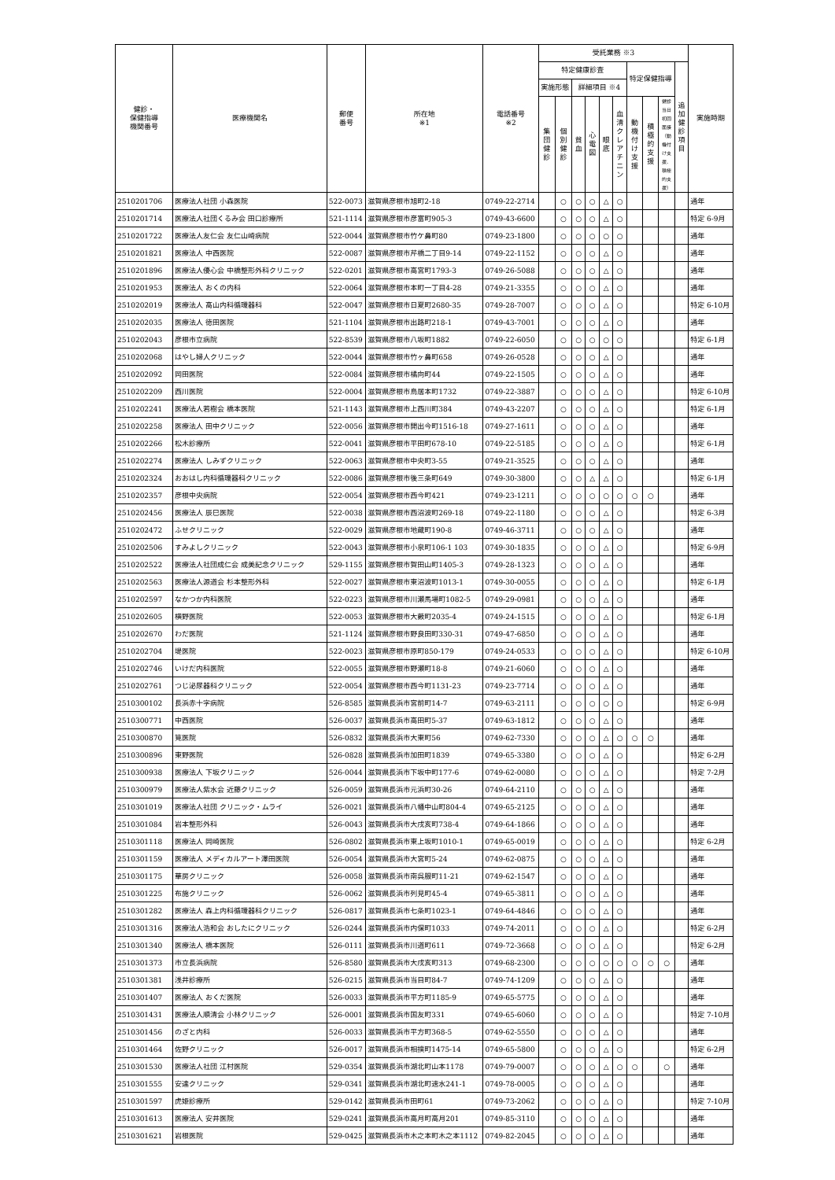| 健診・ 保健指導 機関番号 | 医療機関名 | 郵便 番号 | 所在地 ※1 | 電話番号 ※2 | 受託業務 ※3 | | | | | | | | | | 実施時期 |
| --- | --- | --- | --- | --- | --- | --- | --- | --- | --- | --- | --- | --- | --- | --- | --- |
| | | | | | 特定健康診査 | | | | | | 特定保健指導 | | | 追加健診項目 | |
| | | | | | 実施形態 | | 詳細項目 ※4 | | | | | | | | |
| | | | | | 集団健診 | 個別健診 | 貧血 | 心電図 | 眼底 | 血清クレアチニン | 動機付け支援 | 積極的支援 | 健診当日初回面接（動機付け支援、積極的支援） | | |
| 2510201706 | 医療法人社団 小森医院 | 522-0073 | 滋賀県彦根市旭町2-18 | 0749-22-2714 | | ○ | ○ | ○ | △ | ○ | | | | | 通年 |
| 2510201714 | 医療法人社団くるみ会 田口診療所 | 521-1114 | 滋賀県彦根市彦富町905-3 | 0749-43-6600 | | ○ | ○ | ○ | △ | ○ | | | | | 特定 6-9月 |
| 2510201722 | 医療法人友仁会 友仁山崎病院 | 522-0044 | 滋賀県彦根市竹ケ鼻町80 | 0749-23-1800 | | ○ | ○ | ○ | ○ | ○ | | | | | 通年 |
| 2510201821 | 医療法人 中西医院 | 522-0087 | 滋賀県彦根市芹橋二丁目9-14 | 0749-22-1152 | | ○ | ○ | ○ | △ | ○ | | | | | 通年 |
| 2510201896 | 医療法人優心会 中橋整形外科クリニック | 522-0201 | 滋賀県彦根市高宮町1793-3 | 0749-26-5088 | | ○ | ○ | ○ | △ | ○ | | | | | 通年 |
| 2510201953 | 医療法人 おくの内科 | 522-0064 | 滋賀県彦根市本町一丁目4-28 | 0749-21-3355 | | ○ | ○ | ○ | △ | ○ | | | | | 通年 |
| 2510202019 | 医療法人 高山内科循環器科 | 522-0047 | 滋賀県彦根市日夏町2680-35 | 0749-28-7007 | | ○ | ○ | ○ | △ | ○ | | | | | 特定 6-10月 |
| 2510202035 | 医療法人 徳田医院 | 521-1104 | 滋賀県彦根市出路町218-1 | 0749-43-7001 | | ○ | ○ | ○ | △ | ○ | | | | | 通年 |
| 2510202043 | 彦根市立病院 | 522-8539 | 滋賀県彦根市八坂町1882 | 0749-22-6050 | | ○ | ○ | ○ | ○ | ○ | | | | | 特定 6-1月 |
| 2510202068 | はやし婦人クリニック | 522-0044 | 滋賀県彦根市竹ヶ鼻町658 | 0749-26-0528 | | ○ | ○ | ○ | △ | ○ | | | | | 通年 |
| 2510202092 | 岡田医院 | 522-0084 | 滋賀県彦根市橘向町44 | 0749-22-1505 | | ○ | ○ | ○ | △ | ○ | | | | | 通年 |
| 2510202209 | 西川医院 | 522-0004 | 滋賀県彦根市鳥居本町1732 | 0749-22-3887 | | ○ | ○ | ○ | △ | ○ | | | | | 特定 6-10月 |
| 2510202241 | 医療法人若樹会 橋本医院 | 521-1143 | 滋賀県彦根市上西川町384 | 0749-43-2207 | | ○ | ○ | ○ | △ | ○ | | | | | 特定 6-1月 |
| 2510202258 | 医療法人 田中クリニック | 522-0056 | 滋賀県彦根市開出今町1516-18 | 0749-27-1611 | | ○ | ○ | ○ | △ | ○ | | | | | 通年 |
| 2510202266 | 松木診療所 | 522-0041 | 滋賀県彦根市平田町678-10 | 0749-22-5185 | | ○ | ○ | ○ | △ | ○ | | | | | 特定 6-1月 |
| 2510202274 | 医療法人 しみずクリニック | 522-0063 | 滋賀県彦根市中央町3-55 | 0749-21-3525 | | ○ | ○ | ○ | △ | ○ | | | | | 通年 |
| 2510202324 | おおはし内科循環器科クリニック | 522-0086 | 滋賀県彦根市後三条町649 | 0749-30-3800 | | ○ | ○ | △ | △ | ○ | | | | | 特定 6-1月 |
| 2510202357 | 彦根中央病院 | 522-0054 | 滋賀県彦根市西今町421 | 0749-23-1211 | | ○ | ○ | ○ | ○ | ○ | ○ | ○ | | | 通年 |
| 2510202456 | 医療法人 辰巳医院 | 522-0038 | 滋賀県彦根市西沼波町269-18 | 0749-22-1180 | | ○ | ○ | ○ | △ | ○ | | | | | 特定 6-3月 |
| 2510202472 | ふせクリニック | 522-0029 | 滋賀県彦根市地蔵町190-8 | 0749-46-3711 | | ○ | ○ | ○ | △ | ○ | | | | | 通年 |
| 2510202506 | すみよしクリニック | 522-0043 | 滋賀県彦根市小泉町106-1 103 | 0749-30-1835 | | ○ | ○ | ○ | △ | ○ | | | | | 特定 6-9月 |
| 2510202522 | 医療法人社団成仁会 成美記念クリニック | 529-1155 | 滋賀県彦根市賀田山町1405-3 | 0749-28-1323 | | ○ | ○ | ○ | △ | ○ | | | | | 通年 |
| 2510202563 | 医療法人源道会 杉本整形外科 | 522-0027 | 滋賀県彦根市東沼波町1013-1 | 0749-30-0055 | | ○ | ○ | ○ | △ | ○ | | | | | 特定 6-1月 |
| 2510202597 | なかつか内科医院 | 522-0223 | 滋賀県彦根市川瀬馬場町1082-5 | 0749-29-0981 | | ○ | ○ | ○ | △ | ○ | | | | | 通年 |
| 2510202605 | 横野医院 | 522-0053 | 滋賀県彦根市大藪町2035-4 | 0749-24-1515 | | ○ | ○ | ○ | △ | ○ | | | | | 特定 6-1月 |
| 2510202670 | わだ医院 | 521-1124 | 滋賀県彦根市野良田町330-31 | 0749-47-6850 | | ○ | ○ | ○ | △ | ○ | | | | | 通年 |
| 2510202704 | 堤医院 | 522-0023 | 滋賀県彦根市原町850-179 | 0749-24-0533 | | ○ | ○ | ○ | △ | ○ | | | | | 特定 6-10月 |
| 2510202746 | いけだ内科医院 | 522-0055 | 滋賀県彦根市野瀬町18-8 | 0749-21-6060 | | ○ | ○ | ○ | △ | ○ | | | | | 通年 |
| 2510202761 | つじ泌尿器科クリニック | 522-0054 | 滋賀県彦根市西今町1131-23 | 0749-23-7714 | | ○ | ○ | ○ | △ | ○ | | | | | 通年 |
| 2510300102 | 長浜赤十字病院 | 526-8585 | 滋賀県長浜市宮前町14-7 | 0749-63-2111 | | ○ | ○ | ○ | ○ | ○ | | | | | 特定 6-9月 |
| 2510300771 | 中西医院 | 526-0037 | 滋賀県長浜市高田町5-37 | 0749-63-1812 | | ○ | ○ | ○ | △ | ○ | | | | | 通年 |
| 2510300870 | 筧医院 | 526-0832 | 滋賀県長浜市大東町56 | 0749-62-7330 | | ○ | ○ | ○ | △ | ○ | ○ | ○ | | | 通年 |
| 2510300896 | 東野医院 | 526-0828 | 滋賀県長浜市加田町1839 | 0749-65-3380 | | ○ | ○ | ○ | △ | ○ | | | | | 特定 6-2月 |
| 2510300938 | 医療法人 下坂クリニック | 526-0044 | 滋賀県長浜市下坂中町177-6 | 0749-62-0080 | | ○ | ○ | ○ | △ | ○ | | | | | 特定 7-2月 |
| 2510300979 | 医療法人紫水会 近藤クリニック | 526-0059 | 滋賀県長浜市元浜町30-26 | 0749-64-2110 | | ○ | ○ | ○ | △ | ○ | | | | | 通年 |
| 2510301019 | 医療法人社団 クリニック・ムライ | 526-0021 | 滋賀県長浜市八幡中山町804-4 | 0749-65-2125 | | ○ | ○ | ○ | △ | ○ | | | | | 通年 |
| 2510301084 | 岩本整形外科 | 526-0043 | 滋賀県長浜市大戌亥町738-4 | 0749-64-1866 | | ○ | ○ | ○ | △ | ○ | | | | | 通年 |
| 2510301118 | 医療法人 岡崎医院 | 526-0802 | 滋賀県長浜市東上坂町1010-1 | 0749-65-0019 | | ○ | ○ | ○ | △ | ○ | | | | | 特定 6-2月 |
| 2510301159 | 医療法人 メディカルアート澤田医院 | 526-0054 | 滋賀県長浜市大宮町5-24 | 0749-62-0875 | | ○ | ○ | ○ | △ | ○ | | | | | 通年 |
| 2510301175 | 華房クリニック | 526-0058 | 滋賀県長浜市南呉服町11-21 | 0749-62-1547 | | ○ | ○ | ○ | △ | ○ | | | | | 通年 |
| 2510301225 | 布施クリニック | 526-0062 | 滋賀県長浜市列見町45-4 | 0749-65-3811 | | ○ | ○ | ○ | △ | ○ | | | | | 通年 |
| 2510301282 | 医療法人 森上内科循環器科クリニック | 526-0817 | 滋賀県長浜市七条町1023-1 | 0749-64-4846 | | ○ | ○ | ○ | △ | ○ | | | | | 通年 |
| 2510301316 | 医療法人浩和会 おしたにクリニック | 526-0244 | 滋賀県長浜市内保町1033 | 0749-74-2011 | | ○ | ○ | ○ | △ | ○ | | | | | 特定 6-2月 |
| 2510301340 | 医療法人 橋本医院 | 526-0111 | 滋賀県長浜市川道町611 | 0749-72-3668 | | ○ | ○ | ○ | △ | ○ | | | | | 特定 6-2月 |
| 2510301373 | 市立長浜病院 | 526-8580 | 滋賀県長浜市大戌亥町313 | 0749-68-2300 | | ○ | ○ | ○ | ○ | ○ | ○ | ○ | ○ | | 通年 |
| 2510301381 | 浅井診療所 | 526-0215 | 滋賀県長浜市当目町84-7 | 0749-74-1209 | | ○ | ○ | ○ | △ | ○ | | | | | 通年 |
| 2510301407 | 医療法人 おくだ医院 | 526-0033 | 滋賀県長浜市平方町1185-9 | 0749-65-5775 | | ○ | ○ | ○ | △ | ○ | | | | | 通年 |
| 2510301431 | 医療法人順清会 小林クリニック | 526-0001 | 滋賀県長浜市国友町331 | 0749-65-6060 | | ○ | ○ | ○ | △ | ○ | | | | | 特定 7-10月 |
| 2510301456 | のざと内科 | 526-0033 | 滋賀県長浜市平方町368-5 | 0749-62-5550 | | ○ | ○ | ○ | △ | ○ | | | | | 通年 |
| 2510301464 | 佐野クリニック | 526-0017 | 滋賀県長浜市相撲町1475-14 | 0749-65-5800 | | ○ | ○ | ○ | △ | ○ | | | | | 特定 6-2月 |
| 2510301530 | 医療法人社団 江村医院 | 529-0354 | 滋賀県長浜市湖北町山本1178 | 0749-79-0007 | | ○ | ○ | ○ | △ | ○ | ○ | | ○ | | 通年 |
| 2510301555 | 安達クリニック | 529-0341 | 滋賀県長浜市湖北町速水241-1 | 0749-78-0005 | | ○ | ○ | ○ | △ | ○ | | | | | 通年 |
| 2510301597 | 虎姫診療所 | 529-0142 | 滋賀県長浜市田町61 | 0749-73-2062 | | ○ | ○ | ○ | △ | ○ | | | | | 特定 7-10月 |
| 2510301613 | 医療法人 安井医院 | 529-0241 | 滋賀県長浜市高月町高月201 | 0749-85-3110 | | ○ | ○ | ○ | △ | ○ | | | | | 通年 |
| 2510301621 | 岩根医院 | 529-0425 | 滋賀県長浜市木之本町木之本1112 | 0749-82-2045 | | ○ | ○ | ○ | △ | ○ | | | | | 通年 |